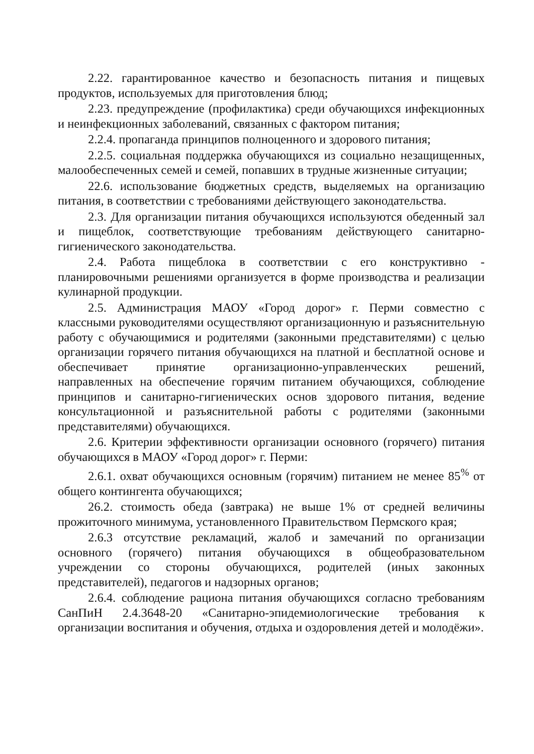2.22. гарантированное качество и безопасность питания и пищевых продуктов, используемых для приготовления блюд;
2.23. предупреждение (профилактика) среди обучающихся инфекционных и неинфекционных заболеваний, связанных с фактором питания;
2.2.4. пропаганда принципов полноценного и здорового питания;
2.2.5. социальная поддержка обучающихся из социально незащищенных, малообеспеченных семей и семей, попавших в трудные жизненные ситуации;
22.6. использование бюджетных средств, выделяемых на организацию питания, в соответствии с требованиями действующего законодательства.
2.3. Для организации питания обучающихся используются обеденный зал и пищеблок, соответствующие требованиям действующего санитарно-гигиенического законодательства.
2.4. Работа пищеблока в соответствии с его конструктивно - планировочными решениями организуется в форме производства и реализации кулинарной продукции.
2.5. Администрация МАОУ «Город дорог» г. Перми совместно с классными руководителями осуществляют организационную и разъяснительную работу с обучающимися и родителями (законными представителями) с целью организации горячего питания обучающихся на платной и бесплатной основе и обеспечивает принятие организационно-управленческих решений, направленных на обеспечение горячим питанием обучающихся, соблюдение принципов и санитарно-гигиенических основ здорового питания, ведение консультационной и разъяснительной работы с родителями (законными представителями) обучающихся.
2.6. Критерии эффективности организации основного (горячего) питания обучающихся в МАОУ «Город дорог» г. Перми:
2.6.1. охват обучающихся основным (горячим) питанием не менее 85<sup>%</sup> от общего контингента обучающихся;
26.2. стоимость обеда (завтрака) не выше 1% от средней величины прожиточного минимума, установленного Правительством Пермского края;
2.6.3 отсутствие рекламаций, жалоб и замечаний по организации основного (горячего) питания обучающихся в общеобразовательном учреждении со стороны обучающихся, родителей (иных законных представителей), педагогов и надзорных органов;
2.6.4. соблюдение рациона питания обучающихся согласно требованиям СанПиН 2.4.3648-20 «Санитарно-эпидемиологические требования к организации воспитания и обучения, отдыха и оздоровления детей и молодёжи».